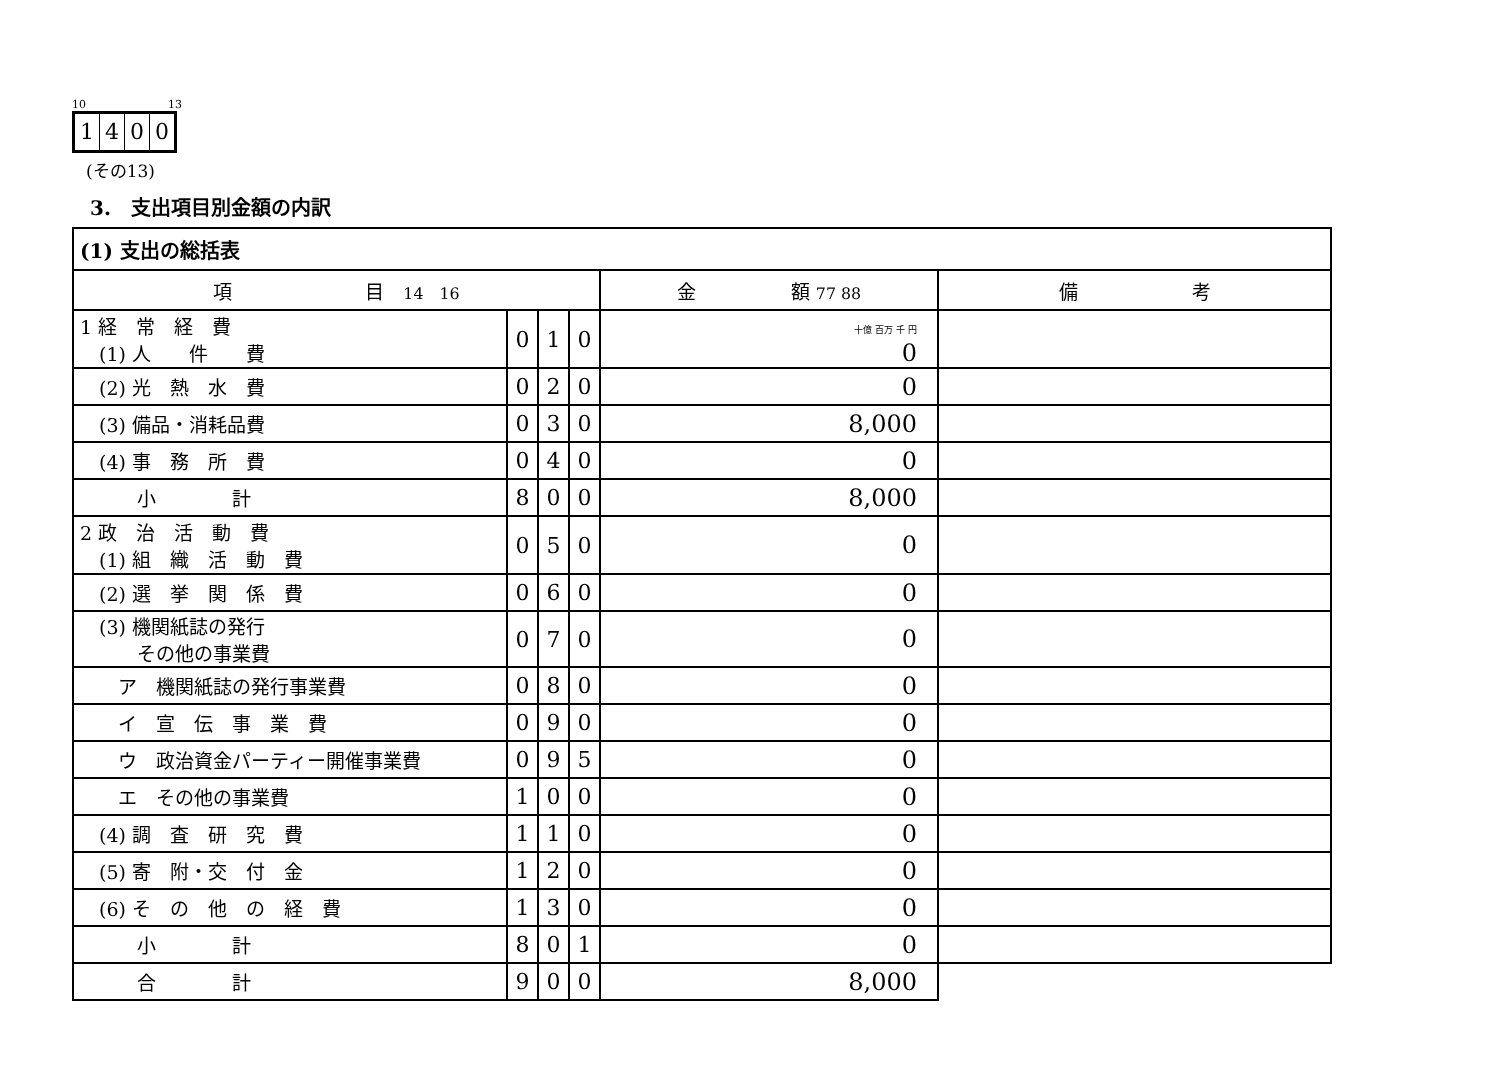10 13
1400
(その13)
3.　支出項目別金額の内訳
| (1) 支出の総括表 | | | | | |
| --- | --- | --- | --- | --- | --- |
| 項 目 14 16 | | | | 金 額 77 88 | 備 考 |
| 1 経 常 経 費 (1) 人 件 費 | 0 | 1 | 0 | 十億 百万 千 円 0 | |
| (2) 光 熱 水 費 | 0 | 2 | 0 | 0 | |
| (3) 備品・消耗品費 | 0 | 3 | 0 | 8,000 | |
| (4) 事 務 所 費 | 0 | 4 | 0 | 0 | |
| 小 計 | 8 | 0 | 0 | 8,000 | |
| 2 政 治 活 動 費 (1) 組 織 活 動 費 | 0 | 5 | 0 | 0 | |
| (2) 選 挙 関 係 費 | 0 | 6 | 0 | 0 | |
| (3) 機関紙誌の発行 その他の事業費 | 0 | 7 | 0 | 0 | |
| ア 機関紙誌の発行事業費 | 0 | 8 | 0 | 0 | |
| イ 宣 伝 事 業 費 | 0 | 9 | 0 | 0 | |
| ウ 政治資金パーティー開催事業費 | 0 | 9 | 5 | 0 | |
| エ その他の事業費 | 1 | 0 | 0 | 0 | |
| (4) 調 査 研 究 費 | 1 | 1 | 0 | 0 | |
| (5) 寄 附・交 付 金 | 1 | 2 | 0 | 0 | |
| (6) そ の 他 の 経 費 | 1 | 3 | 0 | 0 | |
| 小 計 | 8 | 0 | 1 | 0 | |
| 合 計 | 9 | 0 | 0 | 8,000 | |